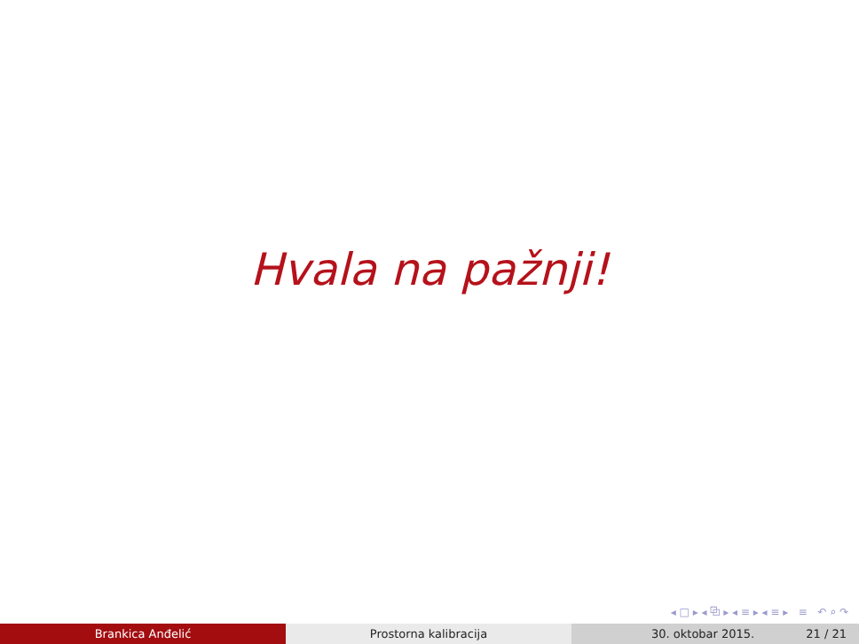Hvala na pažnji!
◂ □ ▸ ◂ ⧉ ▸ ◂ ≡ ▸ ◂ ≡ ▸ ≡ ↶ ⌕ ↷
Brankica Anđelić Prostorna kalibracija 30. oktobar 2015. 21 / 21